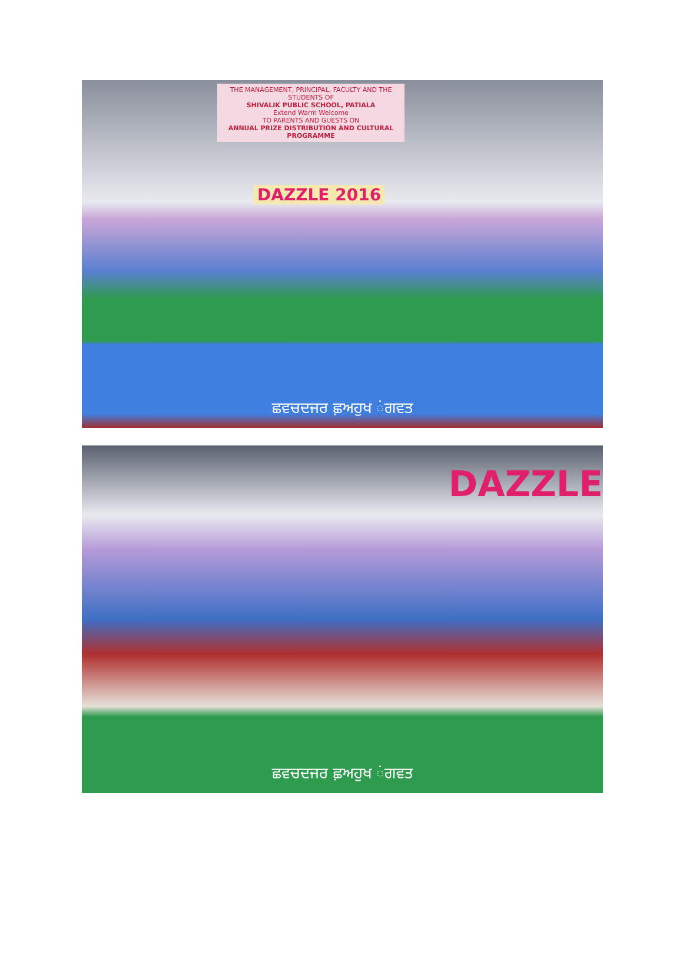THE MANAGEMENT, PRINCIPAL, FACULTY AND THE STUDENTS OF
SHIVALIK PUBLIC SCHOOL, PATIALA
Extend Warm Welcome
TO PARENTS AND GUESTS ON
ANNUAL PRIZE DISTRIBUTION AND CULTURAL PROGRAMME
DAZZLE 2016
ਛਵਚਦਜਰ ਛ਼ਅਹੁਖ ਂਗਵਤ
DAZZLE
ਛਵਚਦਜਰ ਛ਼ਅਹੁਖ ਂਗਵਤ